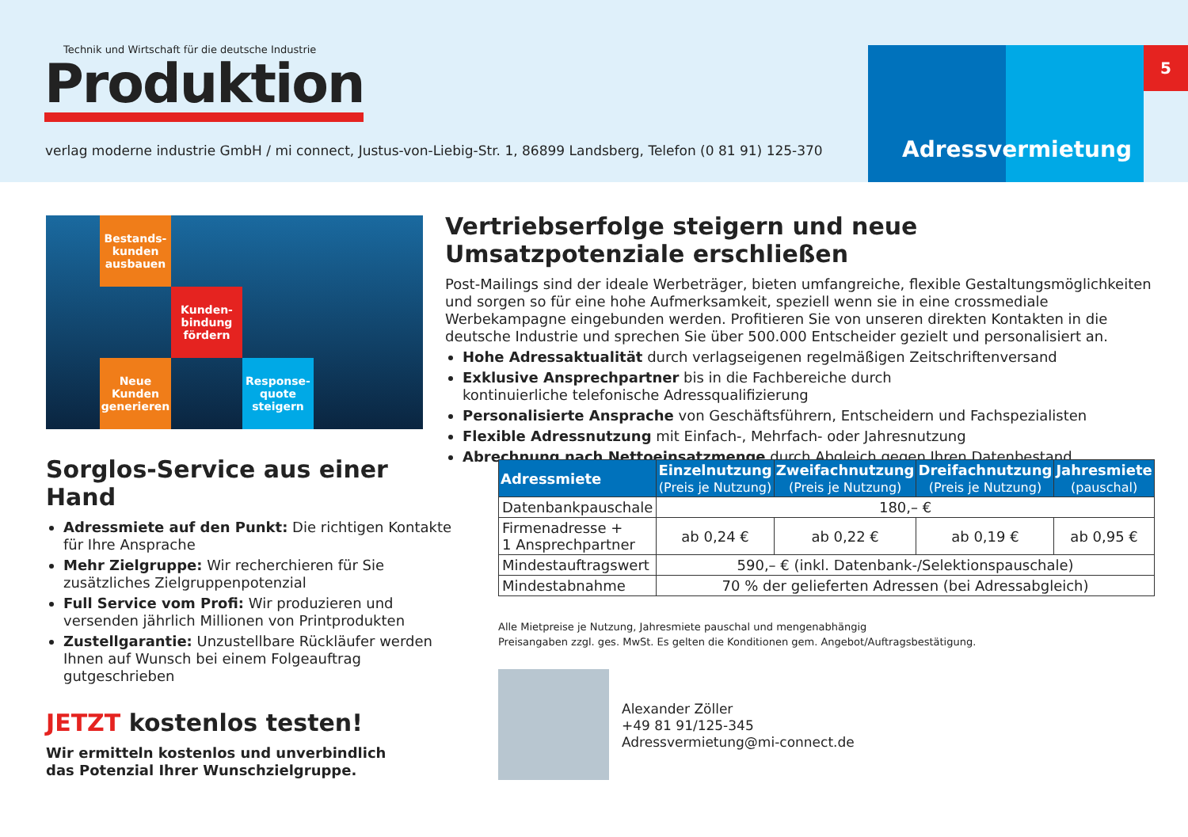Technik und Wirtschaft für die deutsche Industrie
Produktion
verlag moderne industrie GmbH / mi connect, Justus-von-Liebig-Str. 1, 86899 Landsberg, Telefon (0 81 91) 125-370
Adressvermietung 5
Bestands-
kunden
ausbauen
Kunden-
bindung
fördern
Neue
Kunden
generieren
Response-
quote
steigern
Vertriebserfolge steigern und neue Umsatzpotenziale erschließen
Post-Mailings sind der ideale Werbeträger, bieten umfangreiche, flexible Gestaltungsmöglichkeiten und sorgen so für eine hohe Aufmerksamkeit, speziell wenn sie in eine crossmediale Werbekampagne eingebunden werden. Profitieren Sie von unseren direkten Kontakten in die deutsche Industrie und sprechen Sie über 500.000 Entscheider gezielt und personalisiert an.
Hohe Adressaktualität durch verlagseigenen regelmäßigen Zeitschriftenversand
Exklusive Ansprechpartner bis in die Fachbereiche durch
kontinuierliche telefonische Adressqualifizierung
Personalisierte Ansprache von Geschäftsführern, Entscheidern und Fachspezialisten
Flexible Adressnutzung mit Einfach-, Mehrfach- oder Jahresnutzung
Abrechnung nach Nettoeinsatzmenge durch Abgleich gegen Ihren Datenbestand
Sorglos-Service aus einer Hand
Adressmiete auf den Punkt: Die richtigen Kontakte für Ihre Ansprache
Mehr Zielgruppe: Wir recherchieren für Sie zusätzliches Zielgruppenpotenzial
Full Service vom Profi: Wir produzieren und versenden jährlich Millionen von Printprodukten
Zustellgarantie: Unzustellbare Rückläufer werden Ihnen auf Wunsch bei einem Folgeauftrag gutgeschrieben
JETZT kostenlos testen!
Wir ermitteln kostenlos und unverbindlich
das Potenzial Ihrer Wunschzielgruppe.
| Adressmiete | Einzelnutzung (Preis je Nutzung) | Zweifachnutzung (Preis je Nutzung) | Dreifachnutzung (Preis je Nutzung) | Jahresmiete (pauschal) |
| --- | --- | --- | --- | --- |
| Datenbankpauschale | 180,– € | | | |
| Firmenadresse + 1 Ansprechpartner | ab 0,24 € | ab 0,22 € | ab 0,19 € | ab 0,95 € |
| Mindestauftragswert | 590,– € (inkl. Datenbank-/Selektionspauschale) | | | |
| Mindestabnahme | 70 % der gelieferten Adressen (bei Adressabgleich) | | | |
Alle Mietpreise je Nutzung, Jahresmiete pauschal und mengenabhängig
Preisangaben zzgl. ges. MwSt. Es gelten die Konditionen gem. Angebot/Auftragsbestätigung.
Alexander Zöller
+49 81 91/125-345
Adressvermietung@mi-connect.de